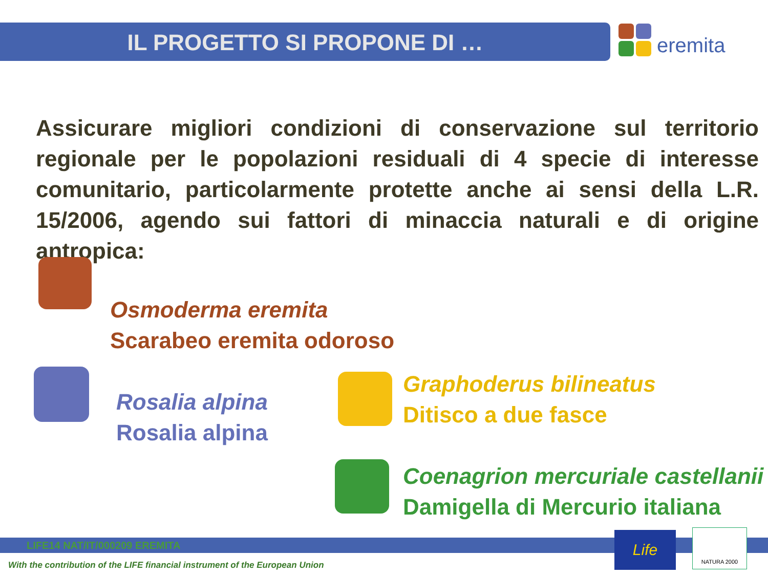IL PROGETTO SI PROPONE DI …
eremita
Assicurare migliori condizioni di conservazione sul territorio regionale per le popolazioni residuali di 4 specie di interesse comunitario, particolarmente protette anche ai sensi della L.R. 15/2006, agendo sui fattori di minaccia naturali e di origine antropica:
Osmoderma eremita
Scarabeo eremita odoroso
Rosalia alpina
Rosalia alpina
Graphoderus bilineatus
Ditisco a due fasce
Coenagrion mercuriale castellanii
Damigella di Mercurio italiana
LIFE14 NAT/IT/000209 EREMITA
With the contribution of the LIFE financial instrument of the European Union
Life NATURA 2000